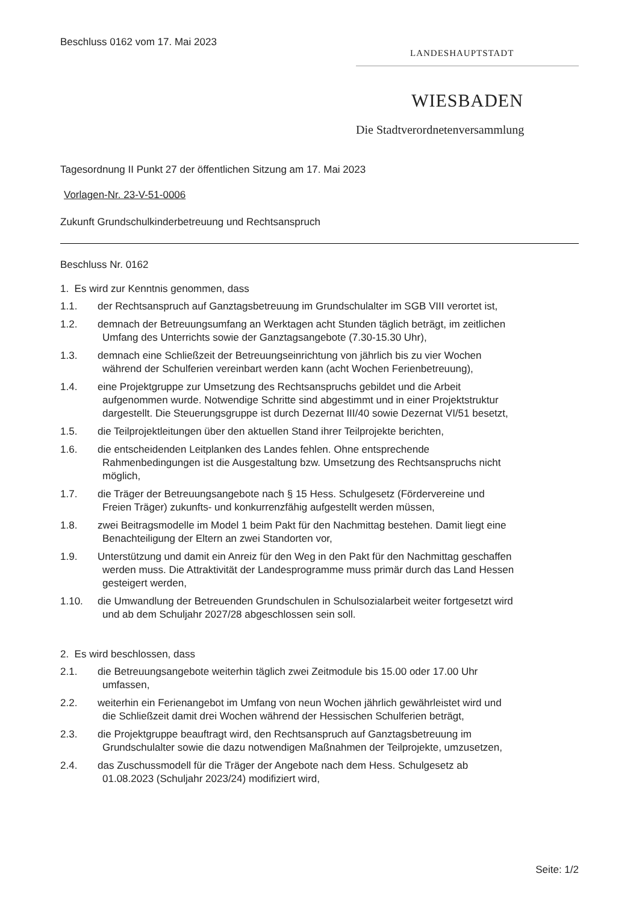Beschluss 0162 vom 17. Mai 2023
LANDESHAUPTSTADT
WIESBADEN
Die Stadtverordnetenversammlung
Tagesordnung II Punkt 27 der öffentlichen Sitzung am 17. Mai 2023
Vorlagen-Nr. 23-V-51-0006
Zukunft Grundschulkinderbetreuung und Rechtsanspruch
Beschluss Nr. 0162
1. Es wird zur Kenntnis genommen, dass
1.1. der Rechtsanspruch auf Ganztagsbetreuung im Grundschulalter im SGB VIII verortet ist,
1.2. demnach der Betreuungsumfang an Werktagen acht Stunden täglich beträgt, im zeitlichen
Umfang des Unterrichts sowie der Ganztagsangebote (7.30-15.30 Uhr),
1.3. demnach eine Schließzeit der Betreuungseinrichtung von jährlich bis zu vier Wochen
während der Schulferien vereinbart werden kann (acht Wochen Ferienbetreuung),
1.4. eine Projektgruppe zur Umsetzung des Rechtsanspruchs gebildet und die Arbeit
aufgenommen wurde. Notwendige Schritte sind abgestimmt und in einer Projektstruktur
dargestellt. Die Steuerungsgruppe ist durch Dezernat III/40 sowie Dezernat VI/51 besetzt,
1.5. die Teilprojektleitungen über den aktuellen Stand ihrer Teilprojekte berichten,
1.6. die entscheidenden Leitplanken des Landes fehlen. Ohne entsprechende
Rahmenbedingungen ist die Ausgestaltung bzw. Umsetzung des Rechtsanspruchs nicht
möglich,
1.7. die Träger der Betreuungsangebote nach § 15 Hess. Schulgesetz (Fördervereine und
Freien Träger) zukunfts- und konkurrenzfähig aufgestellt werden müssen,
1.8. zwei Beitragsmodelle im Model 1 beim Pakt für den Nachmittag bestehen. Damit liegt eine
Benachteiligung der Eltern an zwei Standorten vor,
1.9. Unterstützung und damit ein Anreiz für den Weg in den Pakt für den Nachmittag geschaffen
werden muss. Die Attraktivität der Landesprogramme muss primär durch das Land Hessen
gesteigert werden,
1.10. die Umwandlung der Betreuenden Grundschulen in Schulsozialarbeit weiter fortgesetzt wird
und ab dem Schuljahr 2027/28 abgeschlossen sein soll.
2. Es wird beschlossen, dass
2.1. die Betreuungsangebote weiterhin täglich zwei Zeitmodule bis 15.00 oder 17.00 Uhr
umfassen,
2.2. weiterhin ein Ferienangebot im Umfang von neun Wochen jährlich gewährleistet wird und
die Schließzeit damit drei Wochen während der Hessischen Schulferien beträgt,
2.3. die Projektgruppe beauftragt wird, den Rechtsanspruch auf Ganztagsbetreuung im
Grundschulalter sowie die dazu notwendigen Maßnahmen der Teilprojekte, umzusetzen,
2.4. das Zuschussmodell für die Träger der Angebote nach dem Hess. Schulgesetz ab
01.08.2023 (Schuljahr 2023/24) modifiziert wird,
Seite: 1/2